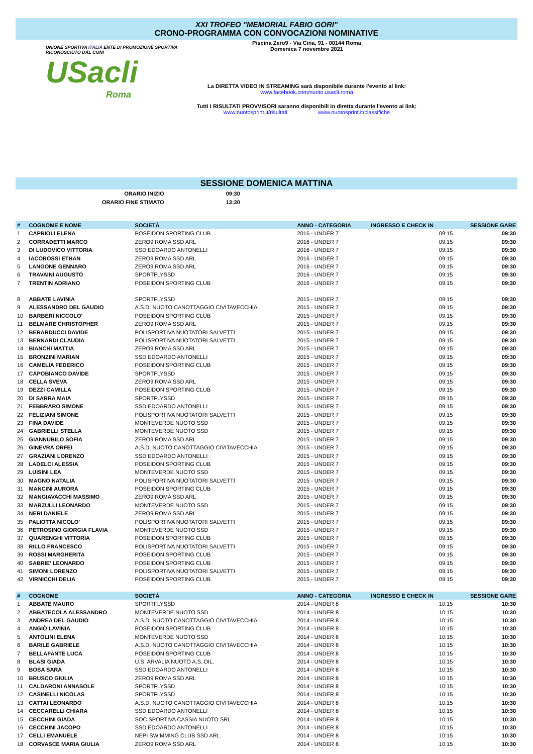XXI TROFEO "MEMORIAL FABIO GORI"
CRONO-PROGRAMMA CON CONVOCAZIONI NOMINATIVE
UNIONE SPORTIVA ITALIA ENTE DI PROMOZIONE SPORTIVA RICONOSCIUTO DAL CONI
USacli
Roma
Piscina Zero9 - Via Cina, 91 - 00144 Roma
Domenica 7 novembre 2021
La DIRETTA VIDEO IN STREAMING sarà disponibile durante l'evento al link:
www.facebook.com/nuoto.usacli.roma
Tutti i RISULTATI PROVVISORI saranno disponibili in diretta durante l'evento ai link:
www.nuotosprint.it/risultati www.nuotosprint.it/classifiche
SESSIONE DOMENICA MATTINA
| ORARIO INIZIO | 09:30 |
| ORARIO FINE STIMATO | 13:30 |
| # | COGNOME E NOME | SOCIETÀ | ANNO - CATEGORIA | INGRESSO E CHECK IN | SESSIONE GARE |
| --- | --- | --- | --- | --- | --- |
| 1 | CAPRIOLI ELENA | POSEIDON SPORTING CLUB | 2016 - UNDER 7 | 09:15 | 09:30 |
| 2 | CORRADETTI MARCO | ZERO9 ROMA SSD ARL | 2016 - UNDER 7 | 09:15 | 09:30 |
| 3 | DI LUDOVICO VITTORIA | SSD EDOARDO ANTONELLI | 2016 - UNDER 7 | 09:15 | 09:30 |
| 4 | IACOROSSI ETHAN | ZERO9 ROMA SSD ARL | 2016 - UNDER 7 | 09:15 | 09:30 |
| 5 | LANGONE GENNARO | ZERO9 ROMA SSD ARL | 2016 - UNDER 7 | 09:15 | 09:30 |
| 6 | TRAVAINI AUGUSTO | SPORTFLYSSD | 2016 - UNDER 7 | 09:15 | 09:30 |
| 7 | TRENTIN ADRIANO | POSEIDON SPORTING CLUB | 2016 - UNDER 7 | 09:15 | 09:30 |
| 8 | ABBATE LAVINIA | SPORTFLYSSD | 2015 - UNDER 7 | 09:15 | 09:30 |
| 9 | ALESSANDRO DEL GAUDIO | A.S.D. NUOTO CANOTTAGGIO CIVITAVECCHIA | 2015 - UNDER 7 | 09:15 | 09:30 |
| 10 | BARBERI NICCOLO' | POSEIDON SPORTING CLUB | 2015 - UNDER 7 | 09:15 | 09:30 |
| 11 | BELMARE CHRISTOPHER | ZERO9 ROMA SSD ARL | 2015 - UNDER 7 | 09:15 | 09:30 |
| 12 | BERARDUCCI DAVIDE | POLISPORTIVA NUOTATORI SALVETTI | 2015 - UNDER 7 | 09:15 | 09:30 |
| 13 | BERNARDI CLAUDIA | POLISPORTIVA NUOTATORI SALVETTI | 2015 - UNDER 7 | 09:15 | 09:30 |
| 14 | BIANCHI MATTIA | ZERO9 ROMA SSD ARL | 2015 - UNDER 7 | 09:15 | 09:30 |
| 15 | BRONZINI MARIAN | SSD EDOARDO ANTONELLI | 2015 - UNDER 7 | 09:15 | 09:30 |
| 16 | CAMELIA FEDERICO | POSEIDON SPORTING CLUB | 2015 - UNDER 7 | 09:15 | 09:30 |
| 17 | CAPOBIANCO DAVIDE | SPORTFLYSSD | 2015 - UNDER 7 | 09:15 | 09:30 |
| 18 | CELLA SVEVA | ZERO9 ROMA SSD ARL | 2015 - UNDER 7 | 09:15 | 09:30 |
| 19 | DEZZI CAMILLA | POSEIDON SPORTING CLUB | 2015 - UNDER 7 | 09:15 | 09:30 |
| 20 | DI SARRA MAIA | SPORTFLYSSD | 2015 - UNDER 7 | 09:15 | 09:30 |
| 21 | FEBBRARO SIMONE | SSD EDOARDO ANTONELLI | 2015 - UNDER 7 | 09:15 | 09:30 |
| 22 | FELIZIANI SIMONE | POLISPORTIVA NUOTATORI SALVETTI | 2015 - UNDER 7 | 09:15 | 09:30 |
| 23 | FINA DAVIDE | MONTEVERDE NUOTO SSD | 2015 - UNDER 7 | 09:15 | 09:30 |
| 24 | GABRIELLI STELLA | MONTEVERDE NUOTO SSD | 2015 - UNDER 7 | 09:15 | 09:30 |
| 25 | GIANNUBILO SOFIA | ZERO9 ROMA SSD ARL | 2015 - UNDER 7 | 09:15 | 09:30 |
| 26 | GINEVRA ORFEI | A.S.D. NUOTO CANOTTAGGIO CIVITAVECCHIA | 2015 - UNDER 7 | 09:15 | 09:30 |
| 27 | GRAZIANI LORENZO | SSD EDOARDO ANTONELLI | 2015 - UNDER 7 | 09:15 | 09:30 |
| 28 | LADELCI ALESSIA | POSEIDON SPORTING CLUB | 2015 - UNDER 7 | 09:15 | 09:30 |
| 29 | LUISINI LEA | MONTEVERDE NUOTO SSD | 2015 - UNDER 7 | 09:15 | 09:30 |
| 30 | MAGNO NATALIA | POLISPORTIVA NUOTATORI SALVETTI | 2015 - UNDER 7 | 09:15 | 09:30 |
| 31 | MANCINI AURORA | POSEIDON SPORTING CLUB | 2015 - UNDER 7 | 09:15 | 09:30 |
| 32 | MANGIAVACCHI MASSIMO | ZERO9 ROMA SSD ARL | 2015 - UNDER 7 | 09:15 | 09:30 |
| 33 | MARZULLI LEONARDO | MONTEVERDE NUOTO SSD | 2015 - UNDER 7 | 09:15 | 09:30 |
| 34 | NERI DANIELE | ZERO9 ROMA SSD ARL | 2015 - UNDER 7 | 09:15 | 09:30 |
| 35 | PALIOTTA NICOLO' | POLISPORTIVA NUOTATORI SALVETTI | 2015 - UNDER 7 | 09:15 | 09:30 |
| 36 | PETROSINO GIORGIA FLAVIA | MONTEVERDE NUOTO SSD | 2015 - UNDER 7 | 09:15 | 09:30 |
| 37 | QUARENGHI VITTORIA | POSEIDON SPORTING CLUB | 2015 - UNDER 7 | 09:15 | 09:30 |
| 38 | RILLO FRANCESCO | POLISPORTIVA NUOTATORI SALVETTI | 2015 - UNDER 7 | 09:15 | 09:30 |
| 39 | ROSSI MARGHERITA | POSEIDON SPORTING CLUB | 2015 - UNDER 7 | 09:15 | 09:30 |
| 40 | SABRIE' LEONARDO | POSEIDON SPORTING CLUB | 2015 - UNDER 7 | 09:15 | 09:30 |
| 41 | SIMONI LORENZO | POLISPORTIVA NUOTATORI SALVETTI | 2015 - UNDER 7 | 09:15 | 09:30 |
| 42 | VIRNICCHI DELIA | POSEIDON SPORTING CLUB | 2015 - UNDER 7 | 09:15 | 09:30 |
| # | COGNOME | SOCIETÀ | ANNO - CATEGORIA | INGRESSO E CHECK IN | SESSIONE GARE |
| 1 | ABBATE MAURO | SPORTFLYSSD | 2014 - UNDER 8 | 10:15 | 10:30 |
| 2 | ABBATECOLA ALESSANDRO | MONTEVERDE NUOTO SSD | 2014 - UNDER 8 | 10:15 | 10:30 |
| 3 | ANDREA DEL GAUDIO | A.S.D. NUOTO CANOTTAGGIO CIVITAVECCHIA | 2014 - UNDER 8 | 10:15 | 10:30 |
| 4 | ANGIÒ LAVINIA | POSEIDON SPORTING CLUB | 2014 - UNDER 8 | 10:15 | 10:30 |
| 5 | ANTOLINI ELENA | MONTEVERDE NUOTO SSD | 2014 - UNDER 8 | 10:15 | 10:30 |
| 6 | BARILE GABRIELE | A.S.D. NUOTO CANOTTAGGIO CIVITAVECCHIA | 2014 - UNDER 8 | 10:15 | 10:30 |
| 7 | BELLAFANTE LUCA | POSEIDON SPORTING CLUB | 2014 - UNDER 8 | 10:15 | 10:30 |
| 8 | BLASI GIADA | U.S. ARVALIA NUOTO A.S. DIL. | 2014 - UNDER 8 | 10:15 | 10:30 |
| 9 | BOSA SARA | SSD EDOARDO ANTONELLI | 2014 - UNDER 8 | 10:15 | 10:30 |
| 10 | BRUSCO GIULIA | ZERO9 ROMA SSD ARL | 2014 - UNDER 8 | 10:15 | 10:30 |
| 11 | CALDARONI ANNASOLE | SPORTFLYSSD | 2014 - UNDER 8 | 10:15 | 10:30 |
| 12 | CASINELLI NICOLAS | SPORTFLYSSD | 2014 - UNDER 8 | 10:15 | 10:30 |
| 13 | CATTAI LEONARDO | A.S.D. NUOTO CANOTTAGGIO CIVITAVECCHIA | 2014 - UNDER 8 | 10:15 | 10:30 |
| 14 | CECCARELLI CHIARA | SSD EDOARDO ANTONELLI | 2014 - UNDER 8 | 10:15 | 10:30 |
| 15 | CECCHINI GIADA | SOC.SPORTIVA CASSIA NUOTO SRL | 2014 - UNDER 8 | 10:15 | 10:30 |
| 16 | CECCHINI JACOPO | SSD EDOARDO ANTONELLI | 2014 - UNDER 8 | 10:15 | 10:30 |
| 17 | CELLI EMANUELE | NEPI SWIMMING CLUB SSD ARL | 2014 - UNDER 8 | 10:15 | 10:30 |
| 18 | CORVASCE MARIA GIULIA | ZERO9 ROMA SSD ARL | 2014 - UNDER 8 | 10:15 | 10:30 |